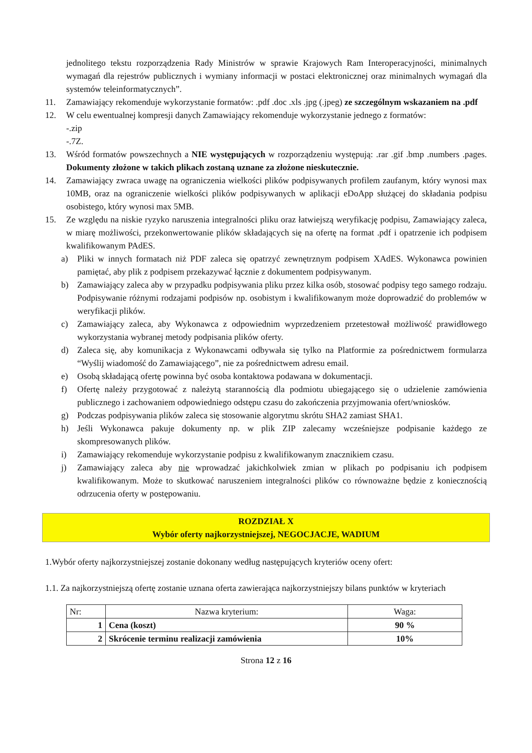jednolitego tekstu rozporządzenia Rady Ministrów w sprawie Krajowych Ram Interoperacyjności, minimalnych wymagań dla rejestrów publicznych i wymiany informacji w postaci elektronicznej oraz minimalnych wymagań dla systemów teleinformatycznych”.
11. Zamawiający rekomenduje wykorzystanie formatów: .pdf .doc .xls .jpg (.jpeg) ze szczególnym wskazaniem na .pdf
12. W celu ewentualnej kompresji danych Zamawiający rekomenduje wykorzystanie jednego z formatów:
-.zip
-.7Z.
13. Wśród formatów powszechnych a NIE występujących w rozporządzeniu występują: .rar .gif .bmp .numbers .pages. Dokumenty złożone w takich plikach zostaną uznane za złożone nieskutecznie.
14. Zamawiający zwraca uwagę na ograniczenia wielkości plików podpisywanych profilem zaufanym, który wynosi max 10MB, oraz na ograniczenie wielkości plików podpisywanych w aplikacji eDoApp służącej do składania podpisu osobistego, który wynosi max 5MB.
15. Ze względu na niskie ryzyko naruszenia integralności pliku oraz łatwiejszą weryfikację podpisu, Zamawiający zaleca, w miarę możliwości, przekonwertowanie plików składających się na ofertę na format .pdf i opatrzenie ich podpisem kwalifikowanym PAdES.
a) Pliki w innych formatach niż PDF zaleca się opatrzyć zewnętrznym podpisem XAdES. Wykonawca powinien pamiętać, aby plik z podpisem przekazywać łącznie z dokumentem podpisywanym.
b) Zamawiający zaleca aby w przypadku podpisywania pliku przez kilka osób, stosować podpisy tego samego rodzaju. Podpisywanie różnymi rodzajami podpisów np. osobistym i kwalifikowanym może doprowadzić do problemów w weryfikacji plików.
c) Zamawiający zaleca, aby Wykonawca z odpowiednim wyprzedzeniem przetestował możliwość prawidłowego wykorzystania wybranej metody podpisania plików oferty.
d) Zaleca się, aby komunikacja z Wykonawcami odbywała się tylko na Platformie za pośrednictwem formularza “Wyślij wiadomość do Zamawiającego”, nie za pośrednictwem adresu email.
e) Osobą składającą ofertę powinna być osoba kontaktowa podawana w dokumentacji.
f) Ofertę należy przygotować z należytą starannością dla podmiotu ubiegającego się o udzielenie zamówienia publicznego i zachowaniem odpowiedniego odstępu czasu do zakończenia przyjmowania ofert/wniosków.
g) Podczas podpisywania plików zaleca się stosowanie algorytmu skrótu SHA2 zamiast SHA1.
h) Jeśli Wykonawca pakuje dokumenty np. w plik ZIP zalecamy wcześniejsze podpisanie każdego ze skompresowanych plików.
i) Zamawiający rekomenduje wykorzystanie podpisu z kwalifikowanym znacznikiem czasu.
j) Zamawiający zaleca aby nie wprowadzać jakichkolwiek zmian w plikach po podpisaniu ich podpisem kwalifikowanym. Może to skutkować naruszeniem integralności plików co równoważne będzie z koniecznością odrzucenia oferty w postępowaniu.
ROZDZIAŁ X
Wybór oferty najkorzystniejszej, NEGOCJACJE, WADIUM
1.Wybór oferty najkorzystniejszej zostanie dokonany według następujących kryteriów oceny ofert:
1.1. Za najkorzystniejszą ofertę zostanie uznana oferta zawierająca najkorzystniejszy bilans punktów w kryteriach
| Nr: | Nazwa kryterium: | Waga: |
| --- | --- | --- |
| 1 | Cena (koszt) | 90 % |
| 2 | Skrócenie terminu realizacji zamówienia | 10% |
Strona 12 z 16